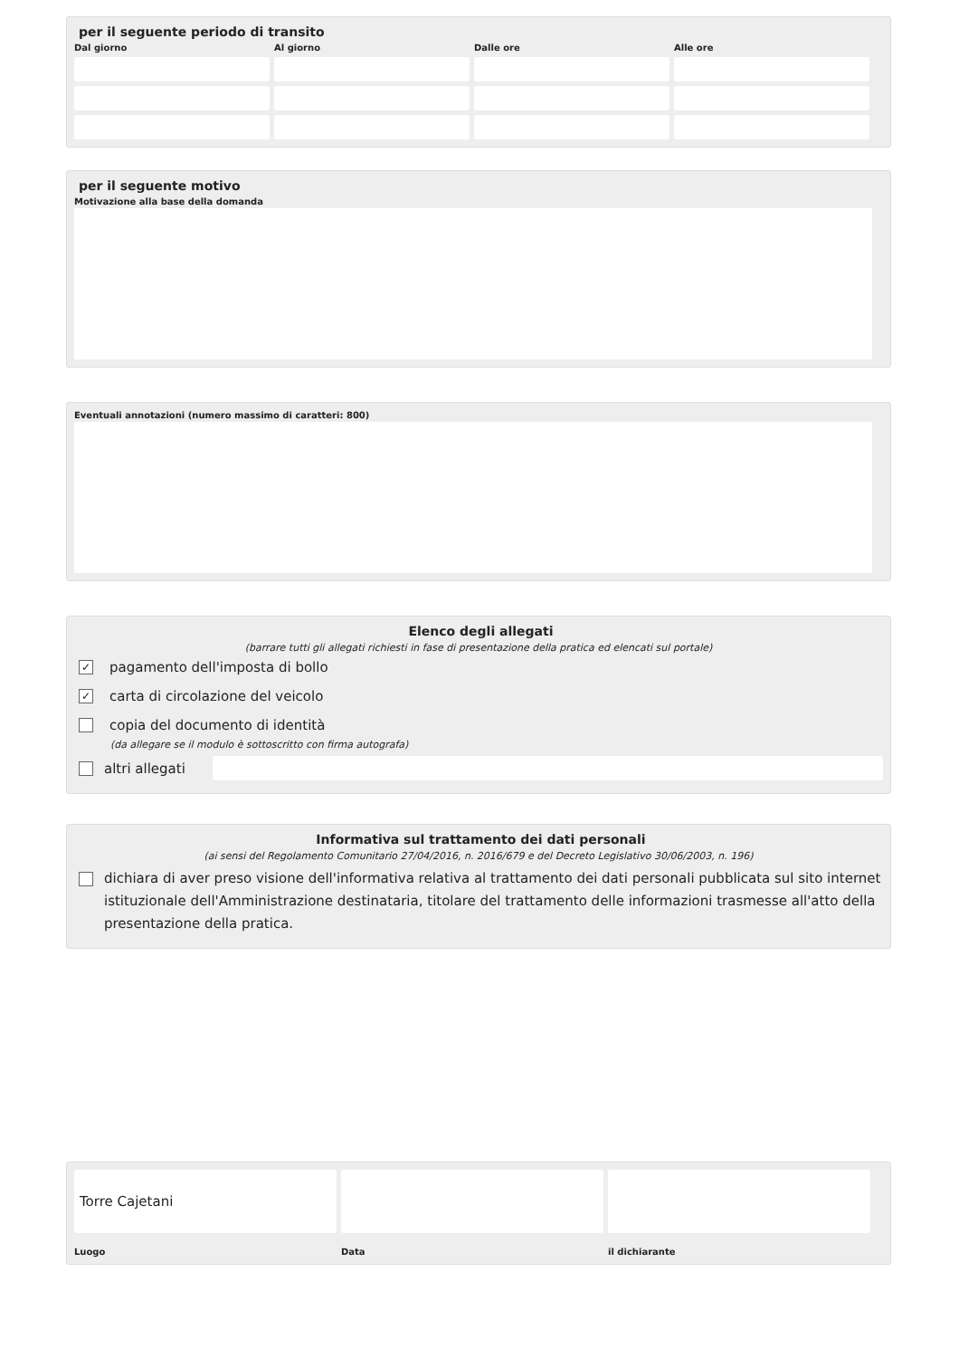per il seguente periodo di transito
Dal giorno
Al giorno
Dalle ore
Alle ore
per il seguente motivo
Motivazione alla base della domanda
Eventuali annotazioni (numero massimo di caratteri: 800)
Elenco degli allegati
(barrare tutti gli allegati richiesti in fase di presentazione della pratica ed elencati sul portale)
✓ pagamento dell'imposta di bollo
✓ carta di circolazione del veicolo
copia del documento di identità
(da allegare se il modulo è sottoscritto con firma autografa)
altri allegati
Informativa sul trattamento dei dati personali
(ai sensi del Regolamento Comunitario 27/04/2016, n. 2016/679 e del Decreto Legislativo 30/06/2003, n. 196)
dichiara di aver preso visione dell'informativa relativa al trattamento dei dati personali pubblicata sul sito internet istituzionale dell'Amministrazione destinataria, titolare del trattamento delle informazioni trasmesse all'atto della presentazione della pratica.
Torre Cajetani
Luogo
Data
il dichiarante